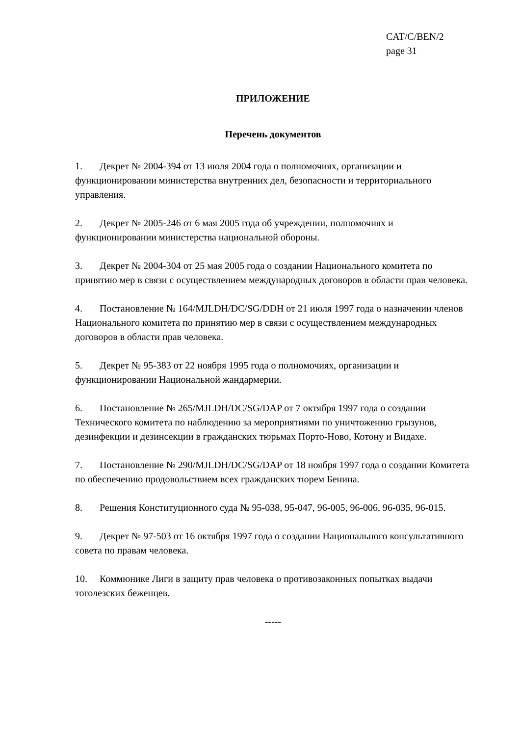CAT/C/BEN/2
page 31
ПРИЛОЖЕНИЕ
Перечень документов
1. Декрет № 2004-394 от 13 июля 2004 года о полномочиях, организации и функционировании министерства внутренних дел, безопасности и территориального управления.
2. Декрет № 2005-246 от 6 мая 2005 года об учреждении, полномочиях и функционировании министерства национальной обороны.
3. Декрет № 2004-304 от 25 мая 2005 года о создании Национального комитета по принятию мер в связи с осуществлением международных договоров в области прав человека.
4. Постановление № 164/MJLDH/DC/SG/DDH от 21 июля 1997 года о назначении членов Национального комитета по принятию мер в связи с осуществлением международных договоров в области прав человека.
5. Декрет № 95-383 от 22 ноября 1995 года о полномочиях, организации и функционировании Национальной жандармерии.
6. Постановление № 265/MJLDH/DC/SG/DAP от 7 октября 1997 года о создании Технического комитета по наблюдению за мероприятиями по уничтожению грызунов, дезинфекции и дезинсекции в гражданских тюрьмах Порто-Ново, Котону и Видахе.
7. Постановление № 290/MJLDH/DC/SG/DAP от 18 ноября 1997 года о создании Комитета по обеспечению продовольствием всех гражданских тюрем Бенина.
8. Решения Конституционного суда № 95-038, 95-047, 96-005, 96-006, 96-035, 96-015.
9. Декрет № 97-503 от 16 октября 1997 года о создании Национального консультативного совета по правам человека.
10. Коммюнике Лиги в защиту прав человека о противозаконных попытках выдачи тоголезских беженцев.
-----